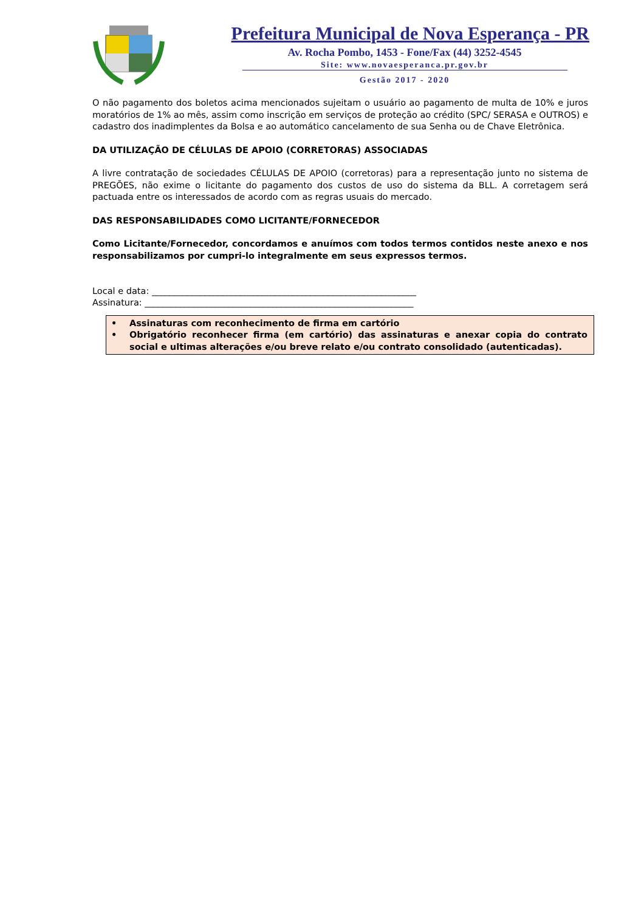Prefeitura Municipal de Nova Esperança - PR
Av. Rocha Pombo, 1453 - Fone/Fax (44) 3252-4545
Site: www.novaesperanca.pr.gov.br
Gestão 2017 - 2020
O não pagamento dos boletos acima mencionados sujeitam o usuário ao pagamento de multa de 10% e juros moratórios de 1% ao mês, assim como inscrição em serviços de proteção ao crédito (SPC/ SERASA e OUTROS) e cadastro dos inadimplentes da Bolsa e ao automático cancelamento de sua Senha ou de Chave Eletrônica.
DA UTILIZAÇÃO DE CÉLULAS DE APOIO (CORRETORAS) ASSOCIADAS
A livre contratação de sociedades CÉLULAS DE APOIO (corretoras) para a representação junto no sistema de PREGÕES, não exime o licitante do pagamento dos custos de uso do sistema da BLL. A corretagem será pactuada entre os interessados de acordo com as regras usuais do mercado.
DAS RESPONSABILIDADES COMO LICITANTE/FORNECEDOR
Como Licitante/Fornecedor, concordamos e anuímos com todos termos contidos neste anexo e nos responsabilizamos por cumpri-lo integralmente em seus expressos termos.
Local e data: ____________________________________________________________
Assinatura: _____________________________________________________________
• Assinaturas com reconhecimento de firma em cartório
• Obrigatório reconhecer firma (em cartório) das assinaturas e anexar copia do contrato social e ultimas alterações e/ou breve relato e/ou contrato consolidado (autenticadas).